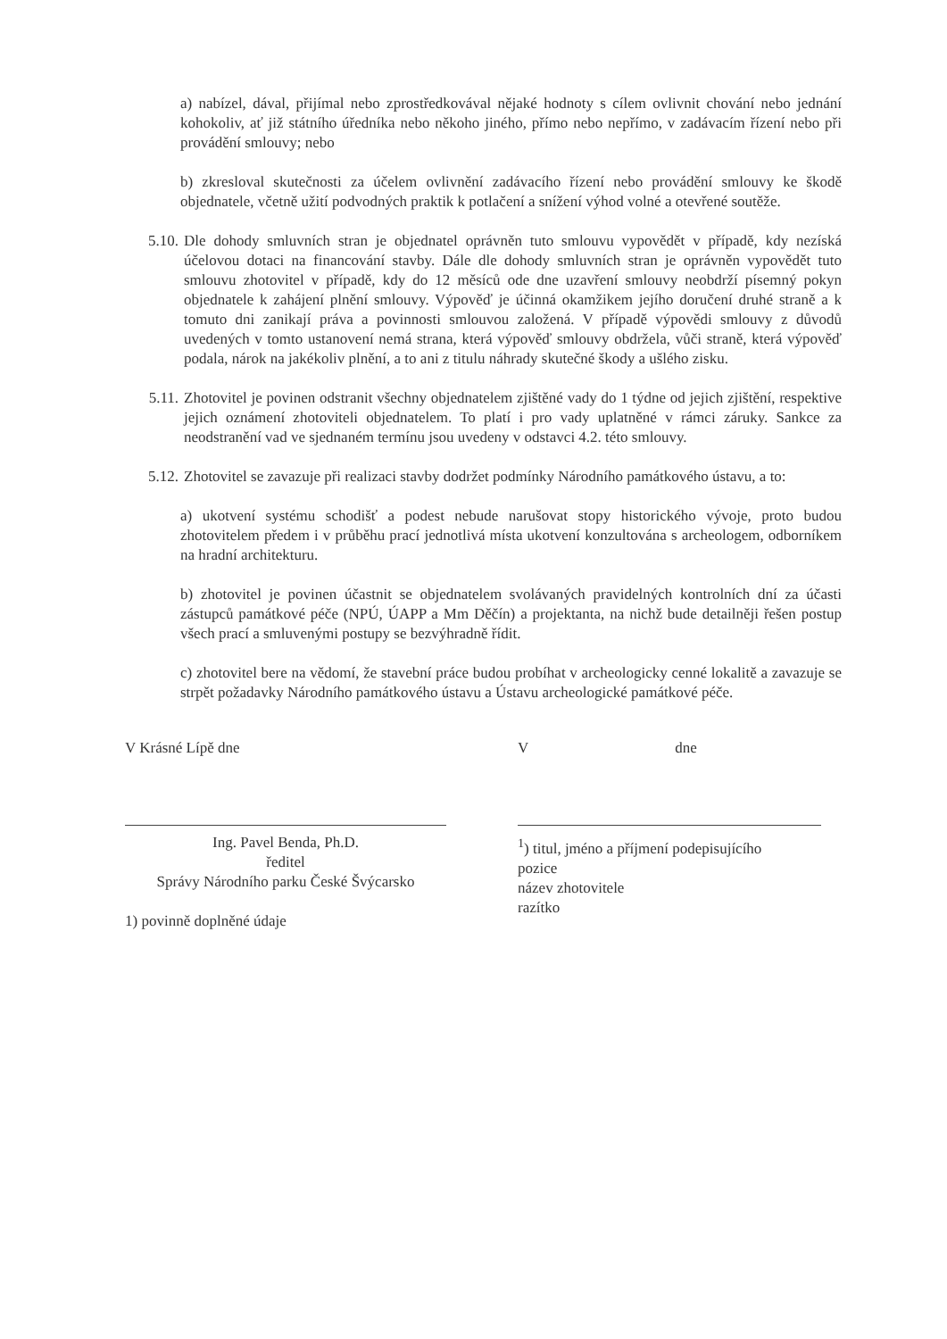a) nabízel, dával, přijímal nebo zprostředkovával nějaké hodnoty s cílem ovlivnit chování nebo jednání kohokoliv, ať již státního úředníka nebo někoho jiného, přímo nebo nepřímo, v zadávacím řízení nebo při provádění smlouvy; nebo
b) zkresloval skutečnosti za účelem ovlivnění zadávacího řízení nebo provádění smlouvy ke škodě objednatele, včetně užití podvodných praktik k potlačení a snížení výhod volné a otevřené soutěže.
5.10. Dle dohody smluvních stran je objednatel oprávněn tuto smlouvu vypovědět v případě, kdy nezíská účelovou dotaci na financování stavby. Dále dle dohody smluvních stran je oprávněn vypovědět tuto smlouvu zhotovitel v případě, kdy do 12 měsíců ode dne uzavření smlouvy neobdrží písemný pokyn objednatele k zahájení plnění smlouvy. Výpověď je účinná okamžikem jejího doručení druhé straně a k tomuto dni zanikají práva a povinnosti smlouvou založená. V případě výpovědi smlouvy z důvodů uvedených v tomto ustanovení nemá strana, která výpověď smlouvy obdržela, vůči straně, která výpověď podala, nárok na jakékoliv plnění, a to ani z titulu náhrady skutečné škody a ušlého zisku.
5.11. Zhotovitel je povinen odstranit všechny objednatelem zjištěné vady do 1 týdne od jejich zjištění, respektive jejich oznámení zhotoviteli objednatelem. To platí i pro vady uplatněné v rámci záruky. Sankce za neodstranění vad ve sjednaném termínu jsou uvedeny v odstavci 4.2. této smlouvy.
5.12. Zhotovitel se zavazuje při realizaci stavby dodržet podmínky Národního památkového ústavu, a to:
a) ukotvení systému schodišť a podest nebude narušovat stopy historického vývoje, proto budou zhotovitelem předem i v průběhu prací jednotlivá místa ukotvení konzultována s archeologem, odborníkem na hradní architekturu.
b) zhotovitel je povinen účastnit se objednatelem svolávaných pravidelných kontrolních dní za účasti zástupců památkové péče (NPÚ, ÚAPP a Mm Děčín) a projektanta, na nichž bude detailněji řešen postup všech prací a smluvenými postupy se bezvýhradně řídit.
c) zhotovitel bere na vědomí, že stavební práce budou probíhat v archeologicky cenné lokalitě a zavazuje se strpět požadavky Národního památkového ústavu a Ústavu archeologické památkové péče.
V Krásné Lípě dne
Ing. Pavel Benda, Ph.D.
ředitel
Správy Národního parku České Švýcarsko
1) povinně doplněné údaje
V dne
<sup>1</sup>) titul, jméno a příjmení podepisujícího
pozice
název zhotovitele
razítko